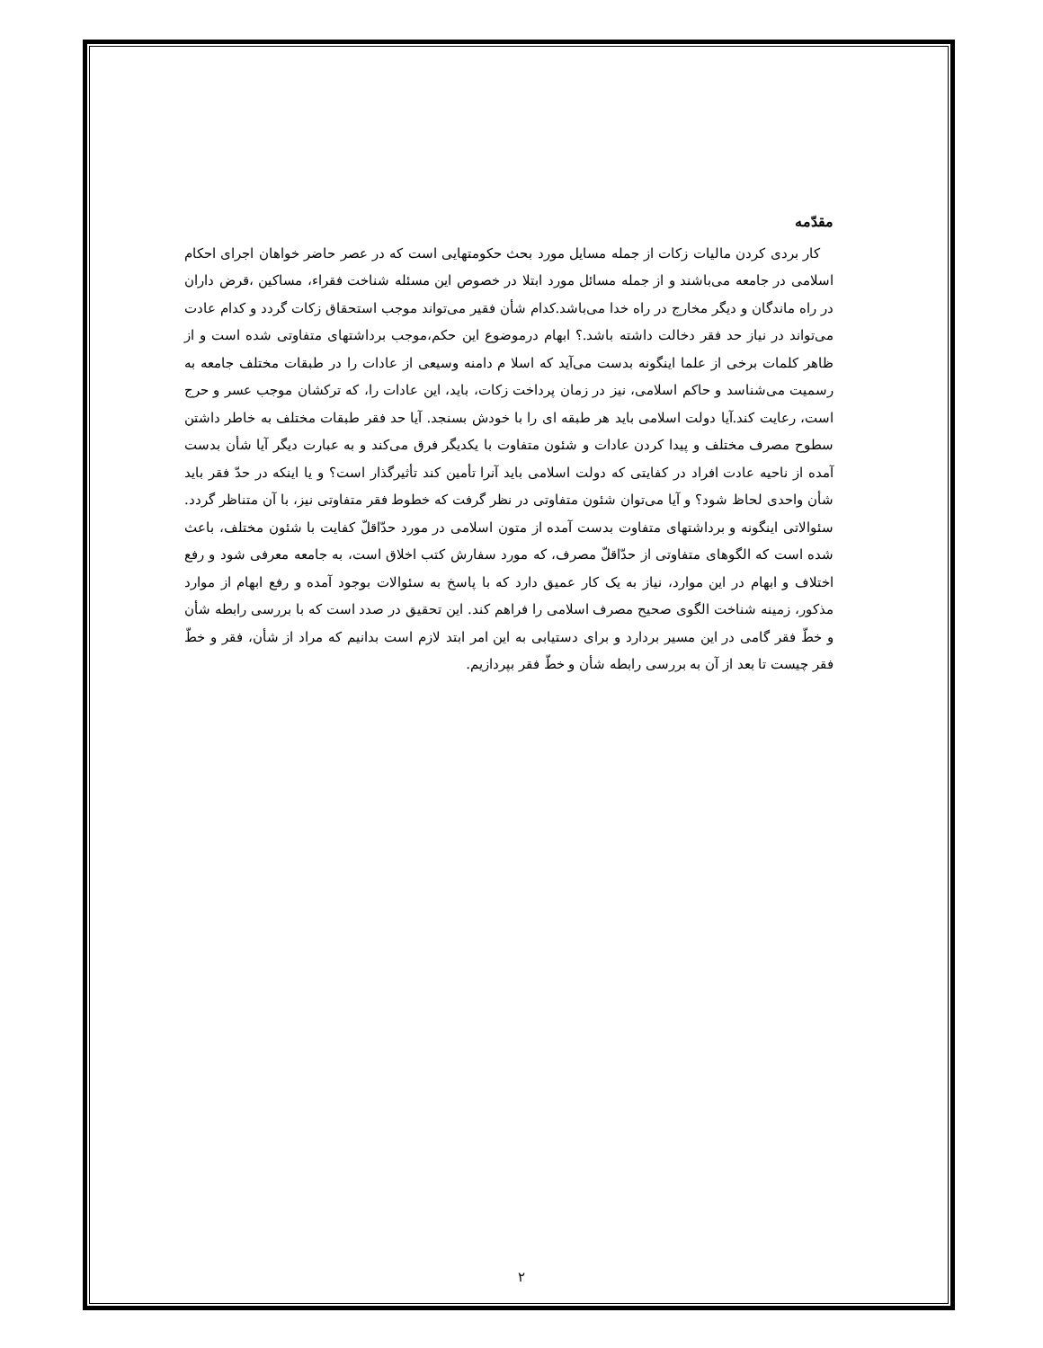مقدّمه
کار بردی کردن مالیات زکات از جمله مسایل مورد بحث حکومتهایی است که در عصر حاضر خواهان اجرای احکام اسلامی در جامعه می‌باشند و از جمله مسائل مورد ابتلا در خصوص این مسئله شناخت فقراء، مساکین ،قرض داران در راه ماندگان و دیگر مخارج در راه خدا می‌باشد.کدام شأن فقیر می‌تواند موجب استحقاق زکات گردد و کدام عادت می‌تواند در نیاز حد فقر دخالت داشته باشد.؟ ابهام درموضوع این حکم،موجب برداشتهای متفاوتی شده است و از ظاهر کلمات برخی از علما اینگونه بدست می‌آید که اسلا م دامنه وسیعی از عادات را در طبقات مختلف جامعه به رسمیت می‌شناسد و حاکم اسلامی، نیز در زمان پرداخت زکات، باید، این عادات را، که ترکشان موجب عسر و حرج است، رعایت کند.آیا دولت اسلامی باید هر طبقه ای را با خودش بسنجد. آیا حد فقر طبقات مختلف به خاطر داشتن سطوح مصرف مختلف و پیدا کردن عادات و شئون متفاوت با یکدیگر فرق می‌کند و به عبارت دیگر آیا شأن بدست آمده از ناحیه عادت افراد در کفایتی که دولت اسلامی باید آنرا تأمین کند تأثیرگذار است؟ و یا اینکه در حدّ فقر باید شأن واحدی لحاظ شود؟ و آیا می‌توان شئون متفاوتی در نظر گرفت که خطوط فقر متفاوتی نیز، با آن متناظر گردد. سئوالاتی اینگونه و برداشتهای متفاوت بدست آمده از متون اسلامی در مورد حدّاقلّ کفایت با شئون مختلف، باعث شده است که الگوهای متفاوتی از حدّاقلّ مصرف، که مورد سفارش کتب اخلاق است، به جامعه معرفی شود و رفع اختلاف و ابهام در این موارد، نیاز به یک کار عمیق دارد که با پاسخ به سئوالات بوجود آمده و رفع ابهام از موارد مذکور، زمینه شناخت الگوی صحیح مصرف اسلامی را فراهم کند. این تحقیق در صدد است که با بررسی رابطه شأن و خطّ فقر گامی در این مسیر بردارد و برای دستیابی به این امر ابتد لازم است بدانیم که مراد از شأن، فقر و خطّ فقر چیست تا بعد از آن به بررسی رابطه شأن و خطّ فقر بپردازیم.
۲